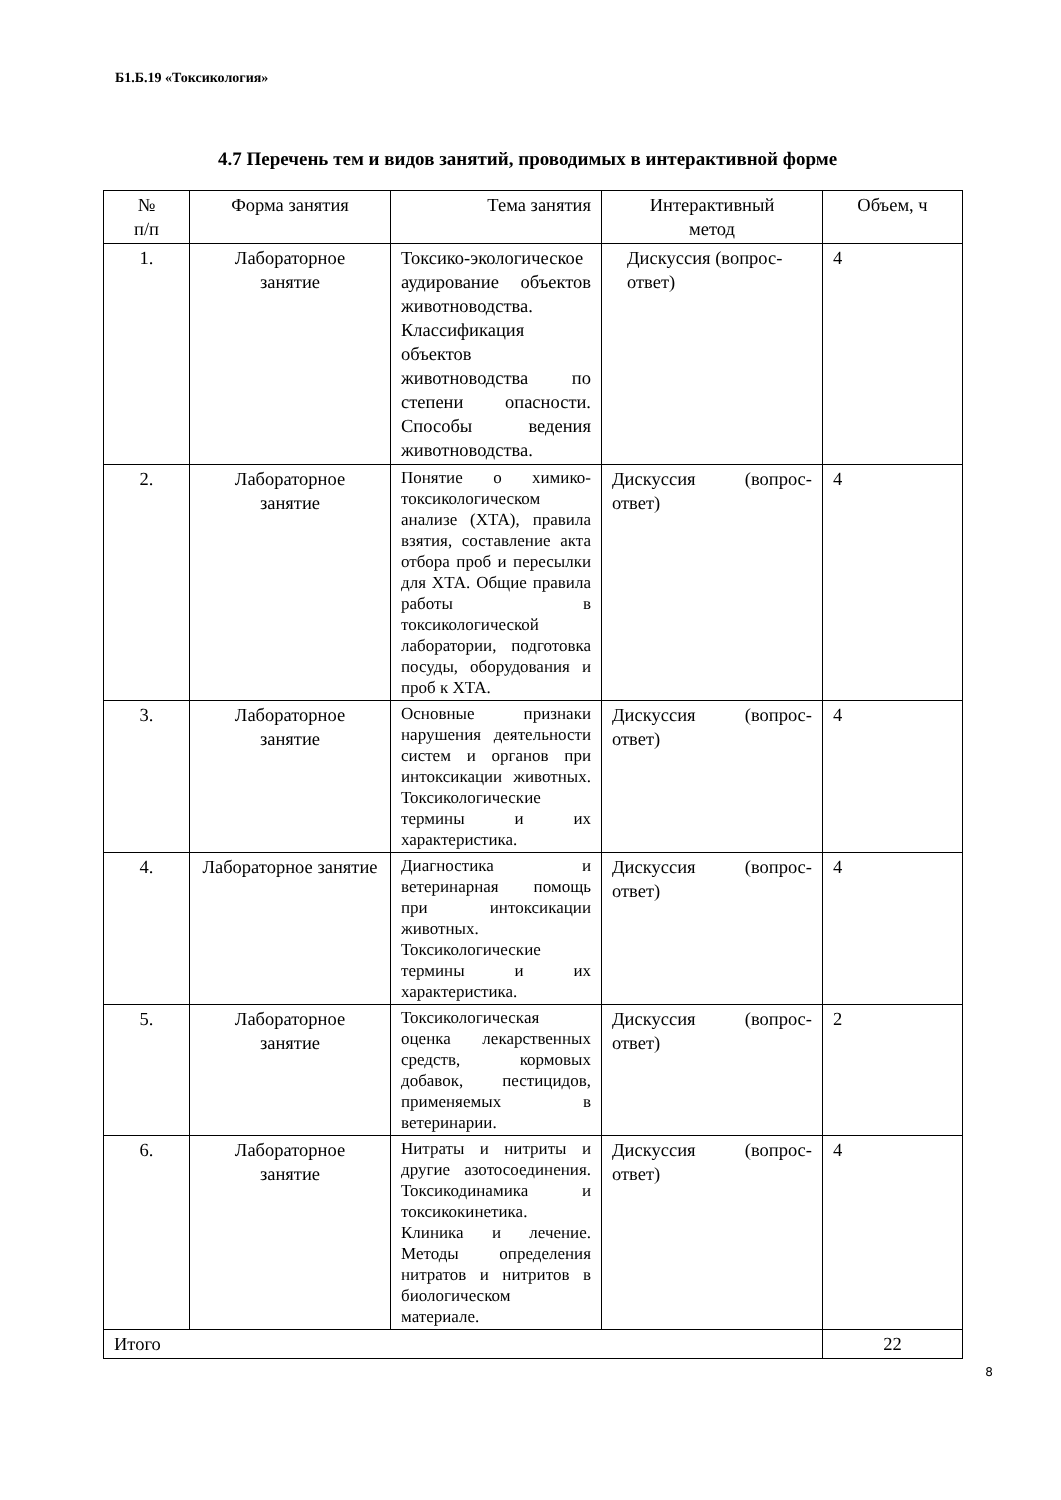Б1.Б.19 «Токсикология»
4.7 Перечень тем и видов занятий, проводимых в интерактивной форме
| № п/п | Форма занятия | Тема занятия | Интерактивный метод | Объем, ч |
| --- | --- | --- | --- | --- |
| 1. | Лабораторное занятие | Токсико-экологическое аудирование объектов животноводства. Классификация объектов животноводства по степени опасности. Способы ведения животноводства. | Дискуссия (вопрос-ответ) | 4 |
| 2. | Лабораторное занятие | Понятие о химико-токсикологическом анализе (ХТА), правила взятия, составление акта отбора проб и пересылки для ХТА. Общие правила работы в токсикологической лаборатории, подготовка посуды, оборудования и проб к ХТА. | Дискуссия (вопрос-ответ) | 4 |
| 3. | Лабораторное занятие | Основные признаки нарушения деятельности систем и органов при интоксикации животных. Токсикологические термины и их характеристика. | Дискуссия (вопрос-ответ) | 4 |
| 4. | Лабораторное занятие | Диагностика и ветеринарная помощь при интоксикации животных. Токсикологические термины и их характеристика. | Дискуссия (вопрос-ответ) | 4 |
| 5. | Лабораторное занятие | Токсикологическая оценка лекарственных средств, кормовых добавок, пестицидов, применяемых в ветеринарии. | Дискуссия (вопрос-ответ) | 2 |
| 6. | Лабораторное занятие | Нитраты и нитриты и другие азотосоединения. Токсикодинамика и токсикокинетика. Клиника и лечение. Методы определения нитратов и нитритов в биологическом материале. | Дискуссия (вопрос-ответ) | 4 |
| Итого | | | | 22 |
8